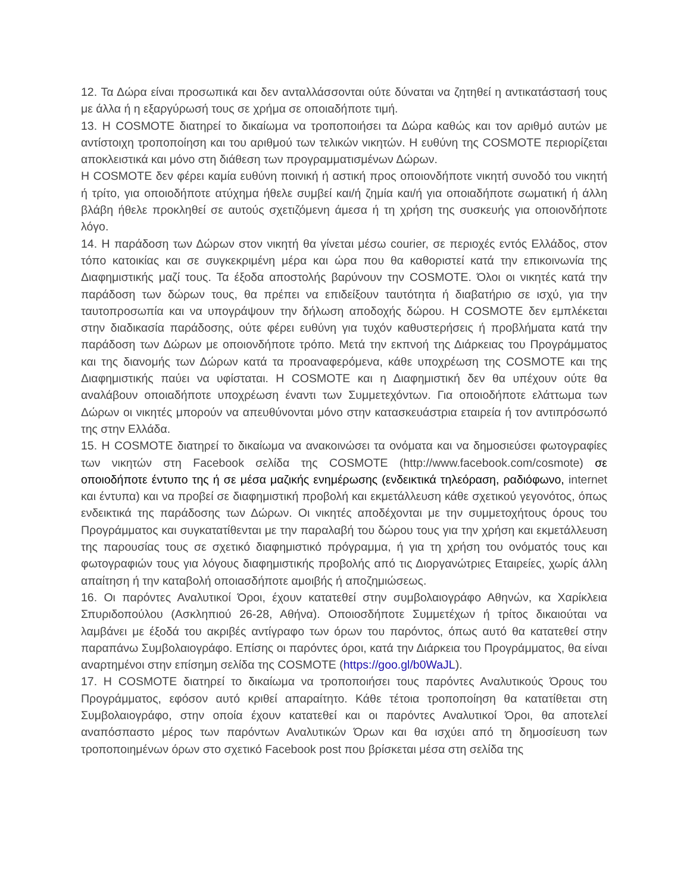12. Τα Δώρα είναι προσωπικά και δεν ανταλλάσσονται ούτε δύναται να ζητηθεί η αντικατάστασή τους με άλλα ή η εξαργύρωσή τους σε χρήμα σε οποιαδήποτε τιμή.
13. Η COSMOTE διατηρεί το δικαίωμα να τροποποιήσει τα Δώρα καθώς και τον αριθμό αυτών με αντίστοιχη τροποποίηση και του αριθμού των τελικών νικητών. Η ευθύνη της COSMOTE περιορίζεται αποκλειστικά και μόνο στη διάθεση των προγραμματισμένων Δώρων.
Η COSMOTE δεν φέρει καμία ευθύνη ποινική ή αστική προς οποιονδήποτε νικητή συνοδό του νικητή ή τρίτο, για οποιοδήποτε ατύχημα ήθελε συμβεί και/ή ζημία και/ή για οποιαδήποτε σωματική ή άλλη βλάβη ήθελε προκληθεί σε αυτούς σχετιζόμενη άμεσα ή τη χρήση της συσκευής για οποιονδήποτε λόγο.
14. Η παράδοση των Δώρων στον νικητή θα γίνεται μέσω courier, σε περιοχές εντός Ελλάδος, στον τόπο κατοικίας και σε συγκεκριμένη μέρα και ώρα που θα καθοριστεί κατά την επικοινωνία της Διαφημιστικής μαζί τους. Τα έξοδα αποστολής βαρύνουν την COSMOTE. Όλοι οι νικητές κατά την παράδοση των δώρων τους, θα πρέπει να επιδείξουν ταυτότητα ή διαβατήριο σε ισχύ, για την ταυτοπροσωπία και να υπογράψουν την δήλωση αποδοχής δώρου. Η COSMOTE δεν εμπλέκεται στην διαδικασία παράδοσης, ούτε φέρει ευθύνη για τυχόν καθυστερήσεις ή προβλήματα κατά την παράδοση των Δώρων με οποιονδήποτε τρόπο. Μετά την εκπνοή της Διάρκειας του Προγράμματος και της διανομής των Δώρων κατά τα προαναφερόμενα, κάθε υποχρέωση της COSMOTE και της Διαφημιστικής παύει να υφίσταται. Η COSMOTE και η Διαφημιστική δεν θα υπέχουν ούτε θα αναλάβουν οποιαδήποτε υποχρέωση έναντι των Συμμετεχόντων. Για οποιοδήποτε ελάττωμα των Δώρων οι νικητές μπορούν να απευθύνονται μόνο στην κατασκευάστρια εταιρεία ή τον αντιπρόσωπό της στην Ελλάδα.
15. Η COSMOTE διατηρεί το δικαίωμα να ανακοινώσει τα ονόματα και να δημοσιεύσει φωτογραφίες των νικητών στη Facebook σελίδα της COSMOTE (http://www.facebook.com/cosmote) σε οποιοδήποτε έντυπο της ή σε μέσα μαζικής ενημέρωσης (ενδεικτικά τηλεόραση, ραδιόφωνο, internet και έντυπα) και να προβεί σε διαφημιστική προβολή και εκμετάλλευση κάθε σχετικού γεγονότος, όπως ενδεικτικά της παράδοσης των Δώρων. Οι νικητές αποδέχονται με την συμμετοχήτους όρους του Προγράμματος και συγκατατίθενται με την παραλαβή του δώρου τους για την χρήση και εκμετάλλευση της παρουσίας τους σε σχετικό διαφημιστικό πρόγραμμα, ή για τη χρήση του ονόματός τους και φωτογραφιών τους για λόγους διαφημιστικής προβολής από τις Διοργανώτριες Εταιρείες, χωρίς άλλη απαίτηση ή την καταβολή οποιασδήποτε αμοιβής ή αποζημιώσεως.
16. Οι παρόντες Αναλυτικοί Όροι, έχουν κατατεθεί στην συμβολαιογράφο Αθηνών, κα Χαρίκλεια Σπυριδοπούλου (Ασκληπιού 26-28, Αθήνα). Οποιοσδήποτε Συμμετέχων ή τρίτος δικαιούται να λαμβάνει με έξοδά του ακριβές αντίγραφο των όρων του παρόντος, όπως αυτό θα κατατεθεί στην παραπάνω Συμβολαιογράφο. Επίσης οι παρόντες όροι, κατά την Διάρκεια του Προγράμματος, θα είναι αναρτημένοι στην επίσημη σελίδα της COSMOTE (https://goo.gl/b0WaJL).
17. Η COSMOTE διατηρεί το δικαίωμα να τροποποιήσει τους παρόντες Αναλυτικούς Όρους του Προγράμματος, εφόσον αυτό κριθεί απαραίτητο. Κάθε τέτοια τροποποίηση θα κατατίθεται στη Συμβολαιογράφο, στην οποία έχουν κατατεθεί και οι παρόντες Αναλυτικοί Όροι, θα αποτελεί αναπόσπαστο μέρος των παρόντων Αναλυτικών Όρων και θα ισχύει από τη δημοσίευση των τροποποιημένων όρων στο σχετικό Facebook post που βρίσκεται μέσα στη σελίδα της